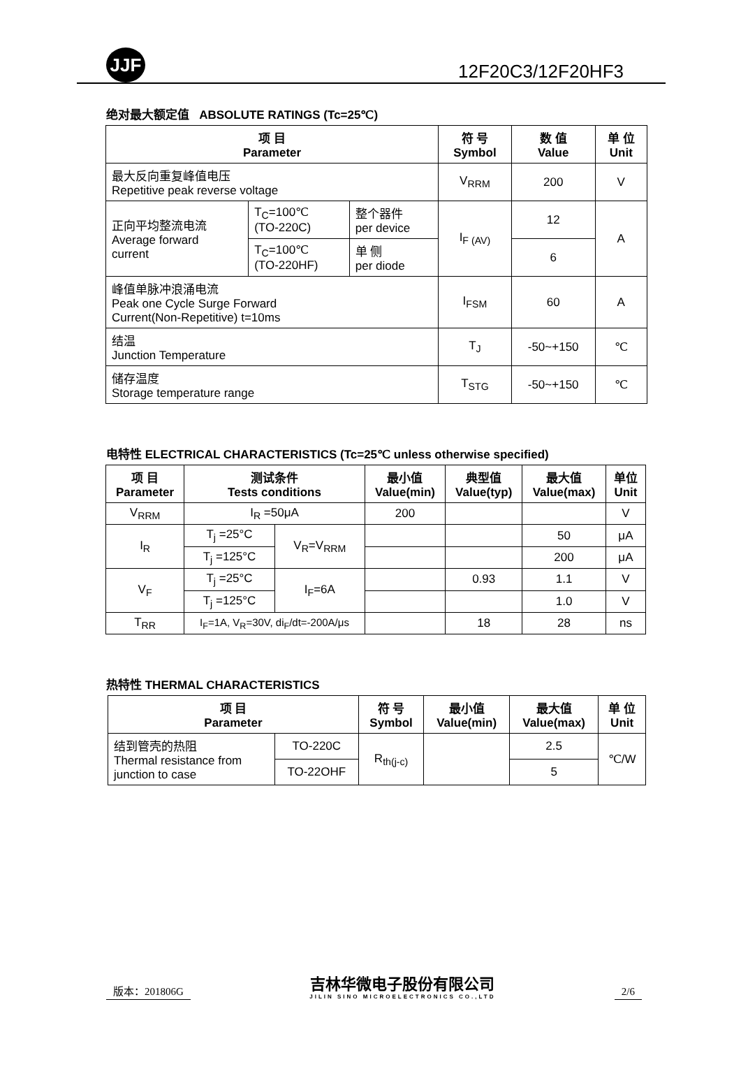JJF
12F20C3/12F20HF3
绝对最大额定值 ABSOLUTE RATINGS (Tc=25℃)
| 项 目 Parameter | | | 符 号 Symbol | 数 值 Value | 单 位 Unit |
| --- | --- | --- | --- | --- | --- |
| 最大反向重复峰值电压 Repetitive peak reverse voltage | | | V<sub>RRM</sub> | 200 | V |
| 正向平均整流电流 Average forward current | T<sub>C</sub>=100℃ (TO-220C) | 整个器件 per device | I<sub>F (AV)</sub> | 12 | A |
| | T<sub>C</sub>=100℃ (TO-220HF) | 单 侧 per diode | | 6 | |
| 峰值单脉冲浪涌电流 Peak one Cycle Surge Forward Current(Non-Repetitive) t=10ms | | | I<sub>FSM</sub> | 60 | A |
| 结温 Junction Temperature | | | T<sub>J</sub> | -50~+150 | ℃ |
| 储存温度 Storage temperature range | | | T<sub>STG</sub> | -50~+150 | ℃ |
电特性 ELECTRICAL CHARACTERISTICS (Tc=25℃ unless otherwise specified)
| 项 目 Parameter | 测试条件 Tests conditions | | 最小值 Value(min) | 典型值 Value(typ) | 最大值 Value(max) | 单位 Unit |
| --- | --- | --- | --- | --- | --- | --- |
| V<sub>RRM</sub> | I<sub>R</sub> =50μA | | 200 | | | V |
| I<sub>R</sub> | T<sub>j</sub> =25°C | V<sub>R</sub>=V<sub>RRM</sub> | | | 50 | μA |
| | T<sub>j</sub> =125°C | | | | 200 | μA |
| V<sub>F</sub> | T<sub>j</sub> =25°C | I<sub>F</sub>=6A | | 0.93 | 1.1 | V |
| | T<sub>j</sub> =125°C | | | | 1.0 | V |
| T<sub>RR</sub> | I<sub>F</sub>=1A, V<sub>R</sub>=30V, di<sub>F</sub>/dt=-200A/μs | | | 18 | 28 | ns |
热特性 THERMAL CHARACTERISTICS
| 项 目 Parameter | | 符 号 Symbol | 最小值 Value(min) | 最大值 Value(max) | 单 位 Unit |
| --- | --- | --- | --- | --- | --- |
| 结到管壳的热阻 Thermal resistance from junction to case | TO-220C | R<sub>th(j-c)</sub> | | 2.5 | ℃/W |
| | TO-22OHF | | | 5 | |
版本：201806G
吉林华微电子股份有限公司
JILIN SINO MICROELECTRONICS CO.,LTD
2/6